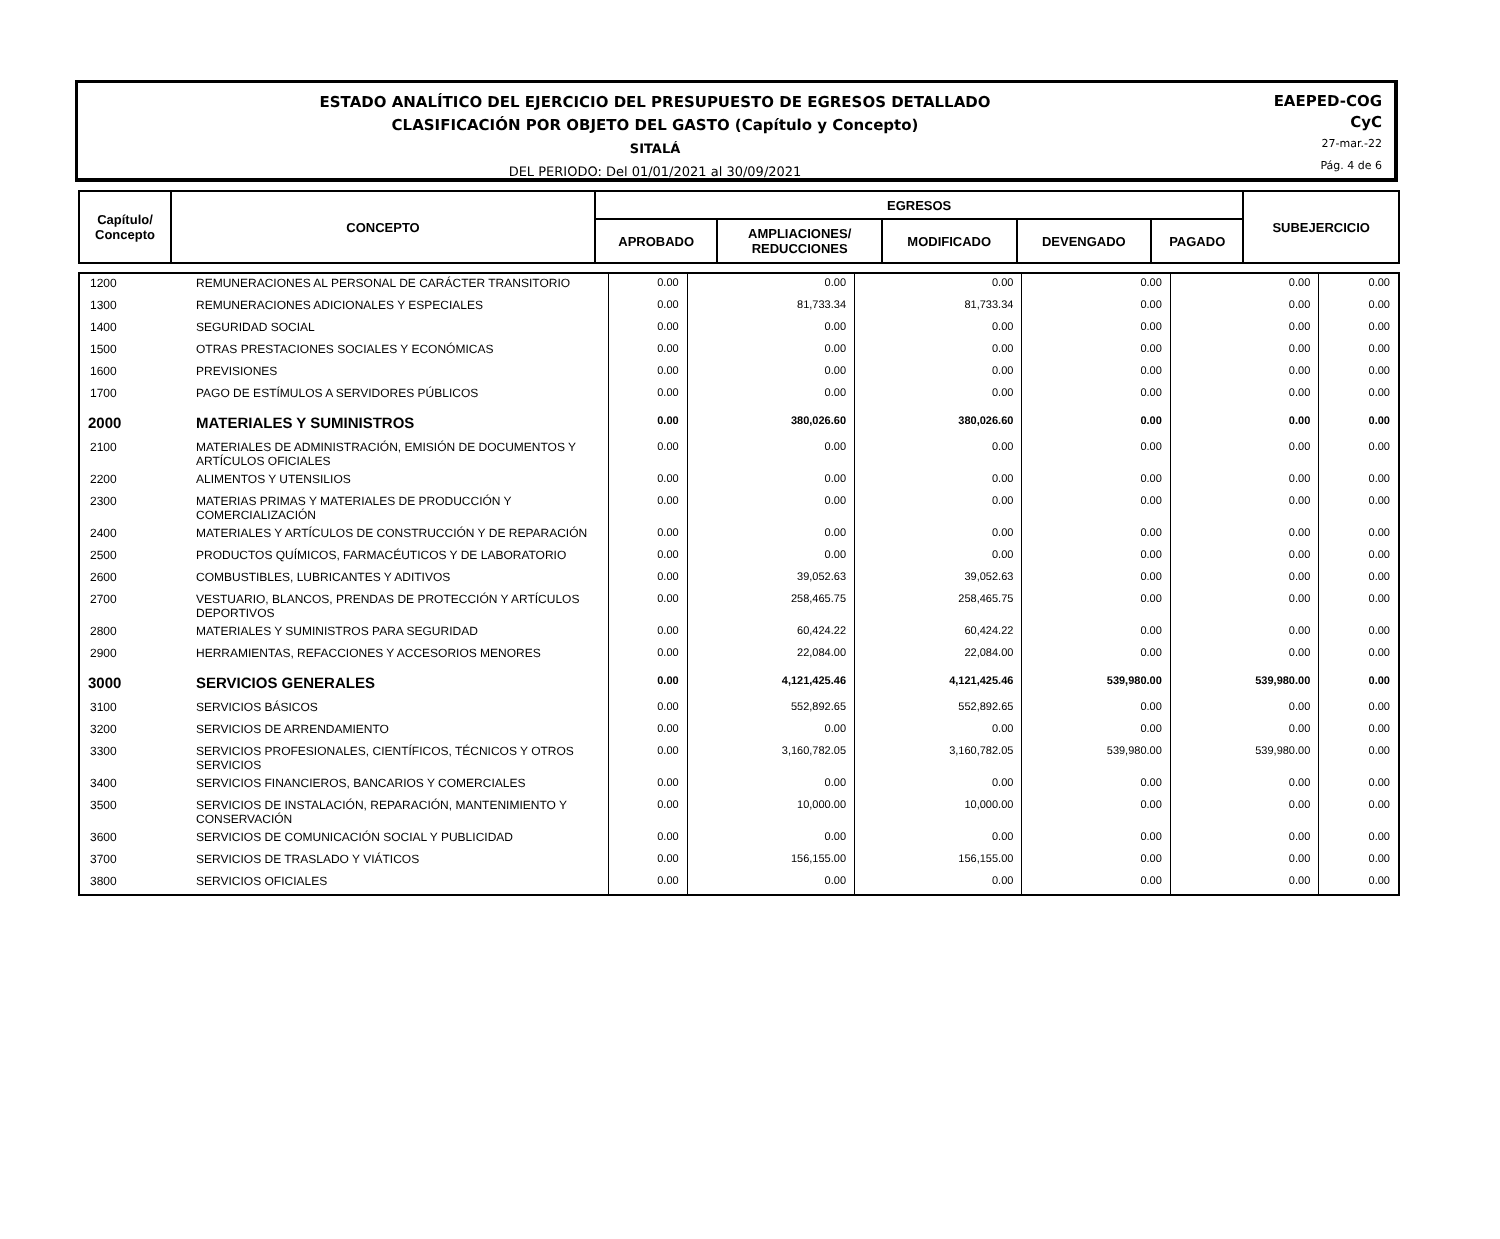ESTADO ANALÍTICO DEL EJERCICIO DEL PRESUPUESTO DE EGRESOS DETALLADO
CLASIFICACIÓN POR OBJETO DEL GASTO (Capítulo y Concepto)
SITALÁ
DEL PERIODO: Del 01/01/2021 al 30/09/2021
EAEPED-COG
CyC
27-mar.-22
Pág. 4 de 6
| Capítulo/ Concepto | CONCEPTO | EGRESOS | | | | | SUBEJERCICIO |
| | | APROBADO | AMPLIACIONES/ REDUCCIONES | MODIFICADO | DEVENGADO | PAGADO | |
| 1200 | REMUNERACIONES AL PERSONAL DE CARÁCTER TRANSITORIO | 0.00 | 0.00 | 0.00 | 0.00 | 0.00 | 0.00 |
| 1300 | REMUNERACIONES ADICIONALES Y ESPECIALES | 0.00 | 81,733.34 | 81,733.34 | 0.00 | 0.00 | 0.00 |
| 1400 | SEGURIDAD SOCIAL | 0.00 | 0.00 | 0.00 | 0.00 | 0.00 | 0.00 |
| 1500 | OTRAS PRESTACIONES SOCIALES Y ECONÓMICAS | 0.00 | 0.00 | 0.00 | 0.00 | 0.00 | 0.00 |
| 1600 | PREVISIONES | 0.00 | 0.00 | 0.00 | 0.00 | 0.00 | 0.00 |
| 1700 | PAGO DE ESTÍMULOS A SERVIDORES PÚBLICOS | 0.00 | 0.00 | 0.00 | 0.00 | 0.00 | 0.00 |
| 2000 | MATERIALES Y SUMINISTROS | 0.00 | 380,026.60 | 380,026.60 | 0.00 | 0.00 | 0.00 |
| 2100 | MATERIALES DE ADMINISTRACIÓN, EMISIÓN DE DOCUMENTOS Y ARTÍCULOS OFICIALES | 0.00 | 0.00 | 0.00 | 0.00 | 0.00 | 0.00 |
| 2200 | ALIMENTOS Y UTENSILIOS | 0.00 | 0.00 | 0.00 | 0.00 | 0.00 | 0.00 |
| 2300 | MATERIAS PRIMAS Y MATERIALES DE PRODUCCIÓN Y COMERCIALIZACIÓN | 0.00 | 0.00 | 0.00 | 0.00 | 0.00 | 0.00 |
| 2400 | MATERIALES Y ARTÍCULOS DE CONSTRUCCIÓN Y DE REPARACIÓN | 0.00 | 0.00 | 0.00 | 0.00 | 0.00 | 0.00 |
| 2500 | PRODUCTOS QUÍMICOS, FARMACÉUTICOS Y DE LABORATORIO | 0.00 | 0.00 | 0.00 | 0.00 | 0.00 | 0.00 |
| 2600 | COMBUSTIBLES, LUBRICANTES Y ADITIVOS | 0.00 | 39,052.63 | 39,052.63 | 0.00 | 0.00 | 0.00 |
| 2700 | VESTUARIO, BLANCOS, PRENDAS DE PROTECCIÓN Y ARTÍCULOS DEPORTIVOS | 0.00 | 258,465.75 | 258,465.75 | 0.00 | 0.00 | 0.00 |
| 2800 | MATERIALES Y SUMINISTROS PARA SEGURIDAD | 0.00 | 60,424.22 | 60,424.22 | 0.00 | 0.00 | 0.00 |
| 2900 | HERRAMIENTAS, REFACCIONES Y ACCESORIOS MENORES | 0.00 | 22,084.00 | 22,084.00 | 0.00 | 0.00 | 0.00 |
| 3000 | SERVICIOS GENERALES | 0.00 | 4,121,425.46 | 4,121,425.46 | 539,980.00 | 539,980.00 | 0.00 |
| 3100 | SERVICIOS BÁSICOS | 0.00 | 552,892.65 | 552,892.65 | 0.00 | 0.00 | 0.00 |
| 3200 | SERVICIOS DE ARRENDAMIENTO | 0.00 | 0.00 | 0.00 | 0.00 | 0.00 | 0.00 |
| 3300 | SERVICIOS PROFESIONALES, CIENTÍFICOS, TÉCNICOS Y OTROS SERVICIOS | 0.00 | 3,160,782.05 | 3,160,782.05 | 539,980.00 | 539,980.00 | 0.00 |
| 3400 | SERVICIOS FINANCIEROS, BANCARIOS Y COMERCIALES | 0.00 | 0.00 | 0.00 | 0.00 | 0.00 | 0.00 |
| 3500 | SERVICIOS DE INSTALACIÓN, REPARACIÓN, MANTENIMIENTO Y CONSERVACIÓN | 0.00 | 10,000.00 | 10,000.00 | 0.00 | 0.00 | 0.00 |
| 3600 | SERVICIOS DE COMUNICACIÓN SOCIAL Y PUBLICIDAD | 0.00 | 0.00 | 0.00 | 0.00 | 0.00 | 0.00 |
| 3700 | SERVICIOS DE TRASLADO Y VIÁTICOS | 0.00 | 156,155.00 | 156,155.00 | 0.00 | 0.00 | 0.00 |
| 3800 | SERVICIOS OFICIALES | 0.00 | 0.00 | 0.00 | 0.00 | 0.00 | 0.00 |